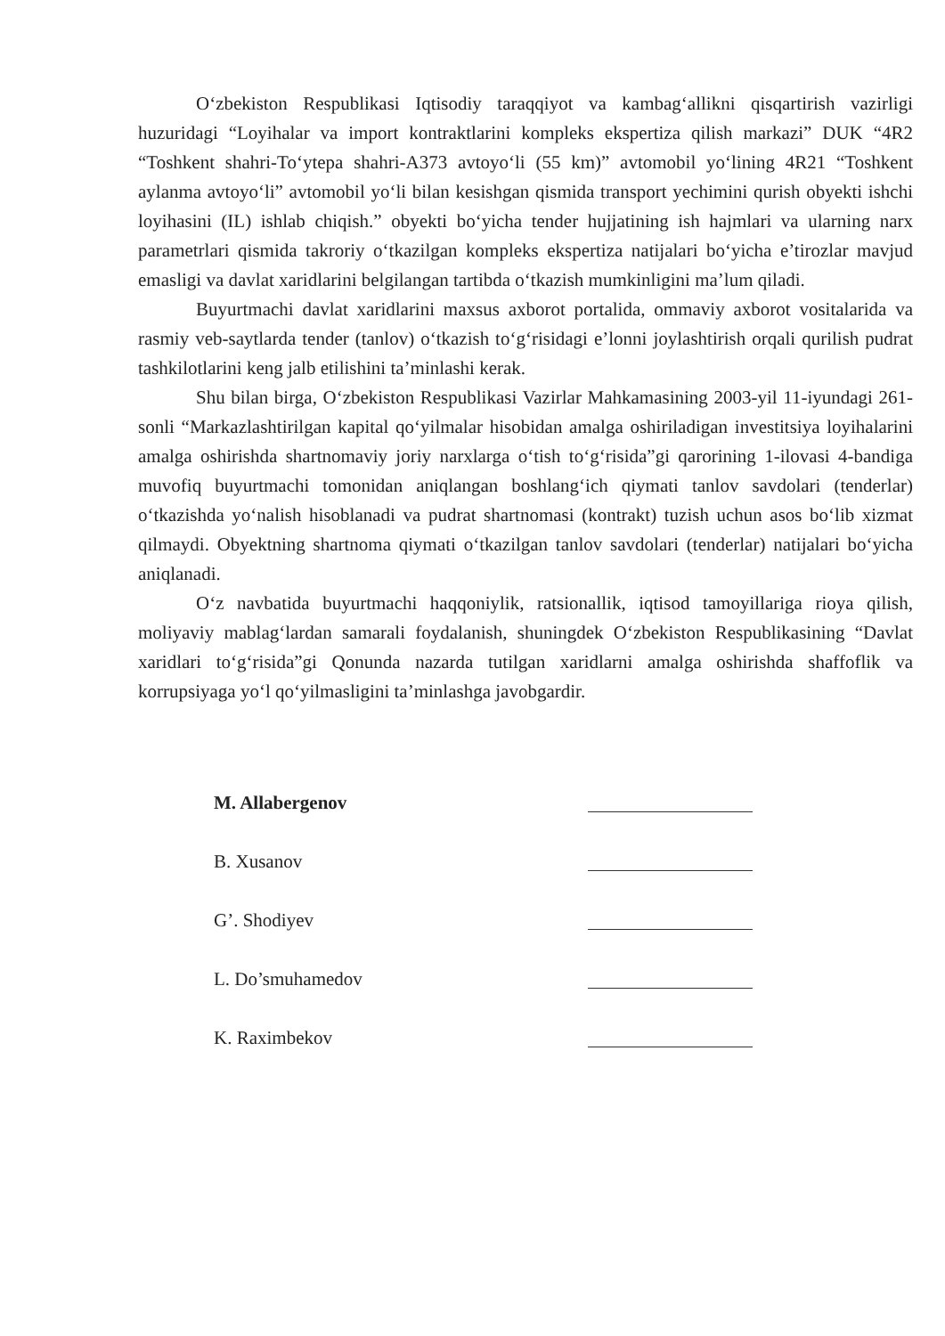O‘zbekiston Respublikasi Iqtisodiy taraqqiyot va kambag‘allikni qisqartirish vazirligi huzuridagi “Loyihalar va import kontraktlarini kompleks ekspertiza qilish markazi” DUK “4R2 “Toshkent shahri-To‘ytepa shahri-A373 avtoyo‘li (55 km)” avtomobil yo‘lining 4R21 “Toshkent aylanma avtoyo‘li” avtomobil yo‘li bilan kesishgan qismida transport yechimini qurish obyekti ishchi loyihasini (IL) ishlab chiqish.” obyekti bo‘yicha tender hujjatining ish hajmlari va ularning narx parametrlari qismida takroriy o‘tkazilgan kompleks ekspertiza natijalari bo‘yicha e’tirozlar mavjud emasligi va davlat xaridlarini belgilangan tartibda o‘tkazish mumkinligini ma’lum qiladi.
Buyurtmachi davlat xaridlarini maxsus axborot portalida, ommaviy axborot vositalarida va rasmiy veb-saytlarda tender (tanlov) o‘tkazish to‘g‘risidagi e’lonni joylashtirish orqali qurilish pudrat tashkilotlarini keng jalb etilishini ta’minlashi kerak.
Shu bilan birga, O‘zbekiston Respublikasi Vazirlar Mahkamasining 2003-yil 11-iyundagi 261-sonli “Markazlashtirilgan kapital qo‘yilmalar hisobidan amalga oshiriladigan investitsiya loyihalarini amalga oshirishda shartnomaviy joriy narxlarga o‘tish to‘g‘risida”gi qarorining 1-ilovasi 4-bandiga muvofiq buyurtmachi tomonidan aniqlangan boshlang‘ich qiymati tanlov savdolari (tenderlar) o‘tkazishda yo‘nalish hisoblanadi va pudrat shartnomasi (kontrakt) tuzish uchun asos bo‘lib xizmat qilmaydi. Obyektning shartnoma qiymati o‘tkazilgan tanlov savdolari (tenderlar) natijalari bo‘yicha aniqlanadi.
O‘z navbatida buyurtmachi haqqoniylik, ratsionallik, iqtisod tamoyillariga rioya qilish, moliyaviy mablag‘lardan samarali foydalanish, shuningdek O‘zbekiston Respublikasining “Davlat xaridlari to‘g‘risida”gi Qonunda nazarda tutilgan xaridlarni amalga oshirishda shaffoflik va korrupsiyaga yo‘l qo‘yilmasligini ta’minlashga javobgardir.
M. Allabergenov
B. Xusanov
G’. Shodiyev
L. Do’smuhamedov
K. Raximbekov